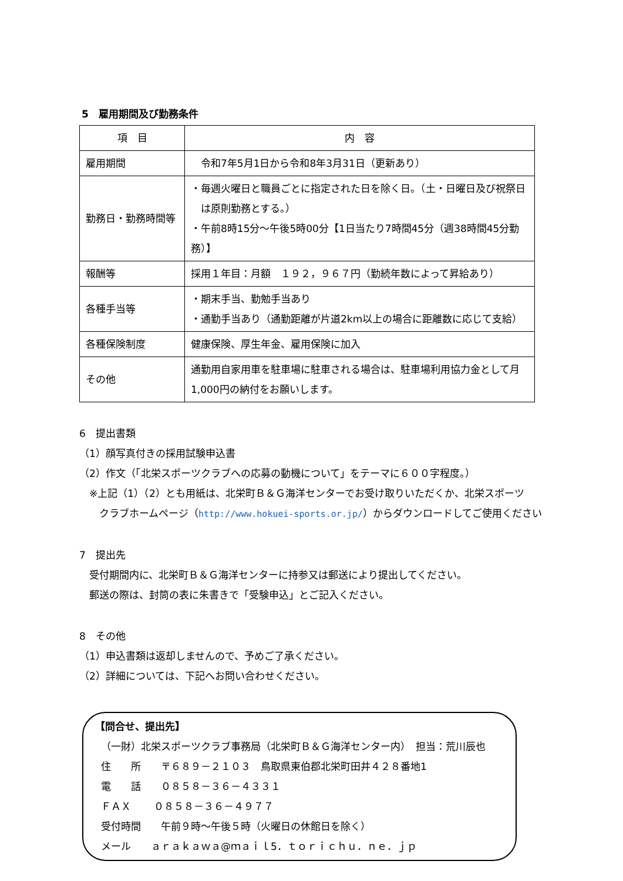5　雇用期間及び勤務条件
| 項 目 | 内 容 |
| --- | --- |
| 雇用期間 | 令和7年5月1日から令和8年3月31日（更新あり） |
| 勤務日・勤務時間等 | ・毎週火曜日と職員ごとに指定された日を除く日。（土・日曜日及び祝祭日 は原則勤務とする。） ・午前8時15分～午後5時00分【1日当たり7時間45分（週38時間45分勤務）】 |
| 報酬等 | 採用１年目：月額 １９２，９６７円（勤続年数によって昇給あり） |
| 各種手当等 | ・期末手当、勤勉手当あり ・通勤手当あり（通勤距離が片道2km以上の場合に距離数に応じて支給） |
| 各種保険制度 | 健康保険、厚生年金、雇用保険に加入 |
| その他 | 通勤用自家用車を駐車場に駐車される場合は、駐車場利用協力金として月 1,000円の納付をお願いします。 |
6　提出書類
（1）顔写真付きの採用試験申込書
（2）作文（「北栄スポーツクラブへの応募の動機について」をテーマに６００字程度。）
　※上記（1）（2）とも用紙は、北栄町Ｂ＆Ｇ海洋センターでお受け取りいただくか、北栄スポーツ
　　クラブホームページ（http://www.hokuei-sports.or.jp/）からダウンロードしてご使用ください
7　提出先
　受付期間内に、北栄町Ｂ＆Ｇ海洋センターに持参又は郵送により提出してください。
　郵送の際は、封筒の表に朱書きで「受験申込」とご記入ください。
8　その他
（1）申込書類は返却しませんので、予めご了承ください。
（2）詳細については、下記へお問い合わせください。
【問合せ、提出先】
（一財）北栄スポーツクラブ事務局（北栄町Ｂ＆Ｇ海洋センター内）　担当：荒川辰也
住　　所　　〒６８９－２１０３　鳥取県東伯郡北栄町田井４２８番地1
電　　話　　０８５８－３６－４３３１
ＦＡＸ　　 ０８５８－３６－４９７７
受付時間　　午前９時～午後５時（火曜日の休館日を除く）
メール　　ａｒａｋａｗａ@ｍａｉｌ5．ｔｏｒｉｃｈｕ．ｎｅ．ｊｐ